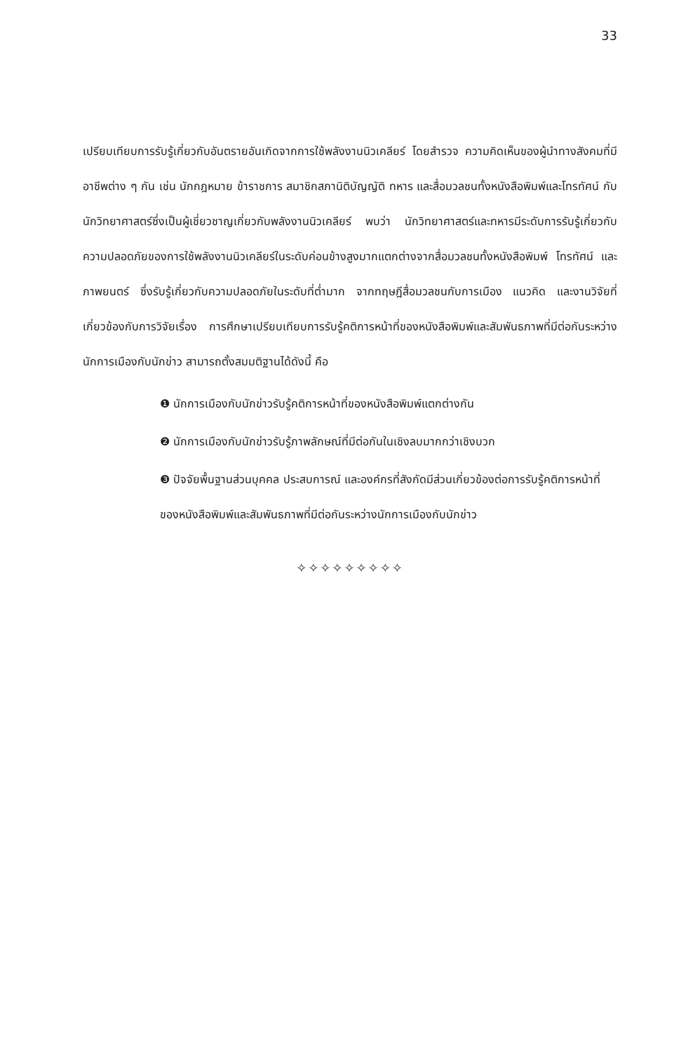33
เปรียบเทียบการรับรู้เกี่ยวกับอันตรายอันเกิดจากการใช้พลังงานนิวเคลียร์ โดยสำรวจ ความคิดเห็นของผู้นำทางสังคมที่มีอาชีพต่าง ๆ กัน เช่น นักกฎหมาย ข้าราชการ สมาชิกสภานิติบัญญัติ ทหาร และสื่อมวลชนทั้งหนังสือพิมพ์และโทรทัศน์ กับ นักวิทยาศาสตร์ซึ่งเป็นผู้เชี่ยวชาญเกี่ยวกับพลังงานนิวเคลียร์ พบว่า นักวิทยาศาสตร์และทหารมีระดับการรับรู้เกี่ยวกับความปลอดภัยของการใช้พลังงานนิวเคลียร์ในระดับค่อนข้างสูงมากแตกต่างจากสื่อมวลชนทั้งหนังสือพิมพ์ โทรทัศน์ และภาพยนตร์ ซึ่งรับรู้เกี่ยวกับความปลอดภัยในระดับที่ต่ำมาก จากทฤษฎีสื่อมวลชนกับการเมือง แนวคิด และงานวิจัยที่เกี่ยวข้องกับการวิจัยเรื่อง การศึกษาเปรียบเทียบการรับรู้คติการหน้าที่ของหนังสือพิมพ์และสัมพันธภาพที่มีต่อกันระหว่างนักการเมืองกับนักข่าว สามารถตั้งสมมติฐานได้ดังนี้ คือ
❶ นักการเมืองกับนักข่าวรับรู้คติการหน้าที่ของหนังสือพิมพ์แตกต่างกัน
❷ นักการเมืองกับนักข่าวรับรู้ภาพลักษณ์ที่มีต่อกันในเชิงลบมากกว่าเชิงบวก
❸ ปัจจัยพื้นฐานส่วนบุคคล ประสบการณ์ และองค์กรที่สังกัดมีส่วนเกี่ยวข้องต่อการรับรู้คติการหน้าที่ของหนังสือพิมพ์และสัมพันธภาพที่มีต่อกันระหว่างนักการเมืองกับนักข่าว
✧✧✧✧✧✧✧✧✧